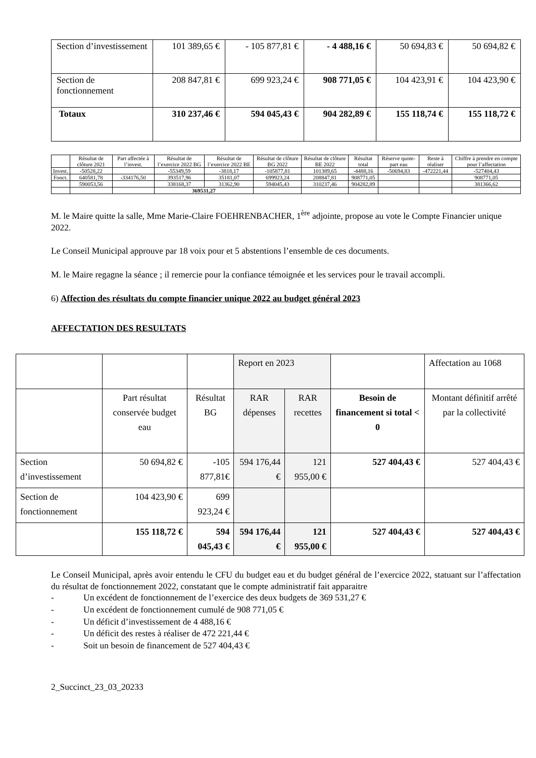| Section d’investissement | 101 389,65 € | - 105 877,81 € | - 4 488,16 € | 50 694,83 € | 50 694,82 € |
| Section de fonctionnement | 208 847,81 € | 699 923,24 € | 908 771,05 € | 104 423,91 € | 104 423,90 € |
| Totaux | 310 237,46 € | 594 045,43 € | 904 282,89 € | 155 118,74 € | 155 118,72 € |
| | Résultat de clôture 2021 | Part affectée à l’invest. | Résultat de l’exercice 2022 BG | Résultat de l’exercice 2022 BE | Résultat de clôture BG 2022 | Résultat de clôture BE 2022 | Résultat total | Réserve quote-part eau | Reste à réaliser | Chiffre à prendre en compte pour l’affectation |
| --- | --- | --- | --- | --- | --- | --- | --- | --- | --- | --- |
| Invest. | -50528,22 | | -55349,59 | -3818,17 | -105877,81 | 101389,65 | -4488,16 | -50694,83 | -472221,44 | -527404,43 |
| Fonct. | 640581,78 | -334176,50 | 393517,96 | 35181,07 | 699923,24 | 208847,81 | 908771,05 | | | 908771,05 |
| | 590053,56 | | 338168,37 | 31362,90 | 594045,43 | 310237,46 | 904282,89 | | | 381366,62 |
| | | | 369531,27 | | | | | | | |
M. le Maire quitte la salle, Mme Marie-Claire FOEHRENBACHER, 1<sup>ère</sup> adjointe, propose au vote le Compte Financier unique 2022.
Le Conseil Municipal approuve par 18 voix pour et 5 abstentions l’ensemble de ces documents.
M. le Maire regagne la séance ; il remercie pour la confiance témoignée et les services pour le travail accompli.
6) Affection des résultats du compte financier unique 2022 au budget général 2023
AFFECTATION DES RESULTATS
| | | | Report en 2023 | | | Affectation au 1068 |
| | Part résultat conservée budget eau | Résultat BG | RAR dépenses | RAR recettes | Besoin de financement si total < 0 | Montant définitif arrêté par la collectivité |
| Section d’investissement | 50 694,82 € | -105 877,81€ | 594 176,44 € | 121 955,00 € | 527 404,43 € | 527 404,43 € |
| Section de fonctionnement | 104 423,90 € | 699 923,24 € | | | | |
| | 155 118,72 € | 594 045,43 € | 594 176,44 € | 121 955,00 € | 527 404,43 € | 527 404,43 € |
Le Conseil Municipal, après avoir entendu le CFU du budget eau et du budget général de l’exercice 2022, statuant sur l’affectation du résultat de fonctionnement 2022, constatant que le compte administratif fait apparaitre
- Un excédent de fonctionnement de l’exercice des deux budgets de 369 531,27 €
- Un excédent de fonctionnement cumulé de 908 771,05 €
- Un déficit d’investissement de 4 488,16 €
- Un déficit des restes à réaliser de 472 221,44 €
- Soit un besoin de financement de 527 404,43 €
2_Succinct_23_03_20233